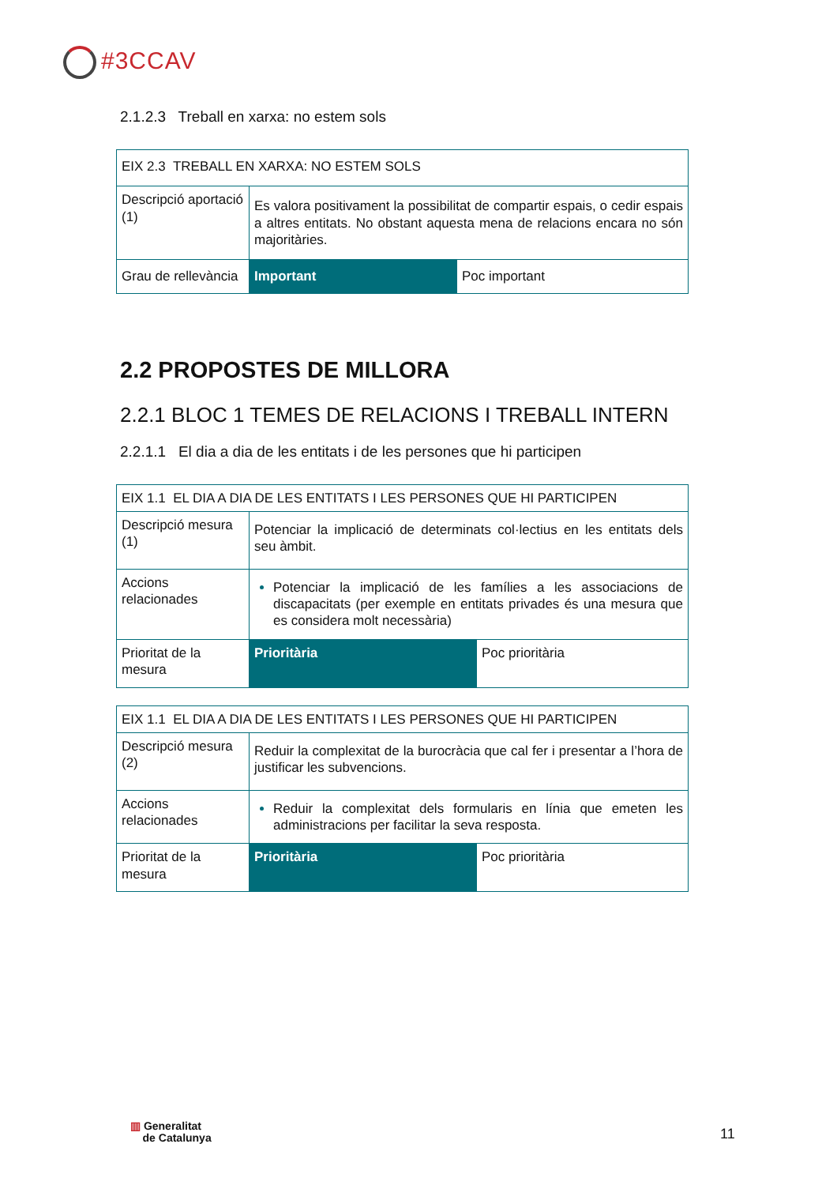#3CCAV
2.1.2.3 Treball en xarxa: no estem sols
| EIX 2.3 TREBALL EN XARXA: NO ESTEM SOLS | | |
| Descripció aportació (1) | Es valora positivament la possibilitat de compartir espais, o cedir espais a altres entitats. No obstant aquesta mena de relacions encara no són majoritàries. | |
| Grau de rellevància | Important | Poc important |
2.2 PROPOSTES DE MILLORA
2.2.1 BLOC 1 TEMES DE RELACIONS I TREBALL INTERN
2.2.1.1 El dia a dia de les entitats i de les persones que hi participen
| EIX 1.1 EL DIA A DIA DE LES ENTITATS I LES PERSONES QUE HI PARTICIPEN | | |
| Descripció mesura (1) | Potenciar la implicació de determinats col·lectius en les entitats dels seu àmbit. | |
| Accions relacionades | Potenciar la implicació de les famílies a les associacions de discapacitats (per exemple en entitats privades és una mesura que es considera molt necessària) | |
| Prioritat de la mesura | Prioritària | Poc prioritària |
| EIX 1.1 EL DIA A DIA DE LES ENTITATS I LES PERSONES QUE HI PARTICIPEN | | |
| Descripció mesura (2) | Reduir la complexitat de la burocràcia que cal fer i presentar a l’hora de justificar les subvencions. | |
| Accions relacionades | Reduir la complexitat dels formularis en línia que emeten les administracions per facilitar la seva resposta. | |
| Prioritat de la mesura | Prioritària | Poc prioritària |
▥ Generalitat
de Catalunya
11